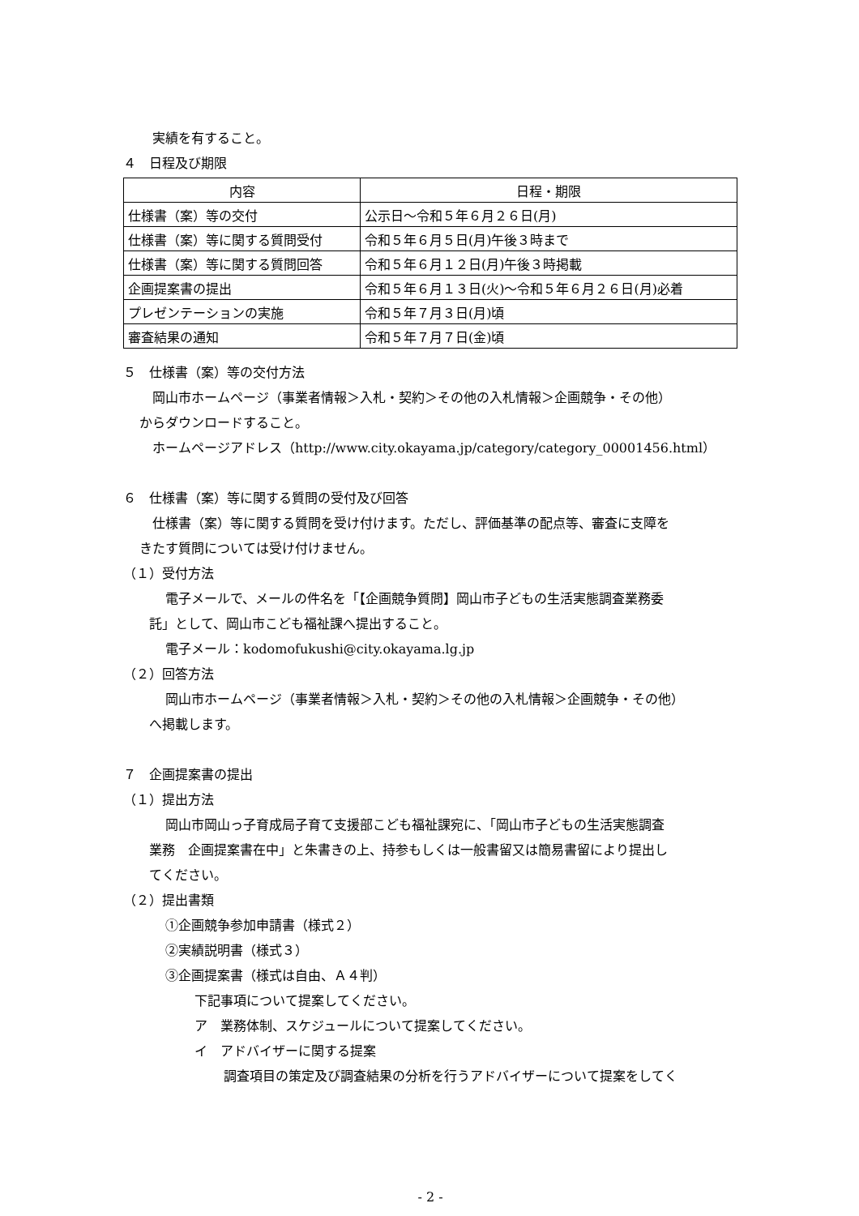実績を有すること。
４　日程及び期限
| 内容 | 日程・期限 |
| --- | --- |
| 仕様書（案）等の交付 | 公示日～令和５年６月２６日(月) |
| 仕様書（案）等に関する質問受付 | 令和５年６月５日(月)午後３時まで |
| 仕様書（案）等に関する質問回答 | 令和５年６月１２日(月)午後３時掲載 |
| 企画提案書の提出 | 令和５年６月１３日(火)～令和５年６月２６日(月)必着 |
| プレゼンテーションの実施 | 令和５年７月３日(月)頃 |
| 審査結果の通知 | 令和５年７月７日(金)頃 |
５　仕様書（案）等の交付方法
岡山市ホームページ（事業者情報＞入札・契約＞その他の入札情報＞企画競争・その他）
からダウンロードすること。
ホームページアドレス（http://www.city.okayama.jp/category/category_00001456.html）
６　仕様書（案）等に関する質問の受付及び回答
仕様書（案）等に関する質問を受け付けます。ただし、評価基準の配点等、審査に支障を
きたす質問については受け付けません。
（１）受付方法
電子メールで、メールの件名を「【企画競争質問】岡山市子どもの生活実態調査業務委
託」として、岡山市こども福祉課へ提出すること。
電子メール：kodomofukushi@city.okayama.lg.jp
（２）回答方法
岡山市ホームページ（事業者情報＞入札・契約＞その他の入札情報＞企画競争・その他）
へ掲載します。
７　企画提案書の提出
（１）提出方法
岡山市岡山っ子育成局子育て支援部こども福祉課宛に、「岡山市子どもの生活実態調査
業務　企画提案書在中」と朱書きの上、持参もしくは一般書留又は簡易書留により提出し
てください。
（２）提出書類
①企画競争参加申請書（様式２）
②実績説明書（様式３）
③企画提案書（様式は自由、Ａ４判）
下記事項について提案してください。
ア　業務体制、スケジュールについて提案してください。
イ　アドバイザーに関する提案
調査項目の策定及び調査結果の分析を行うアドバイザーについて提案をしてく
- 2 -